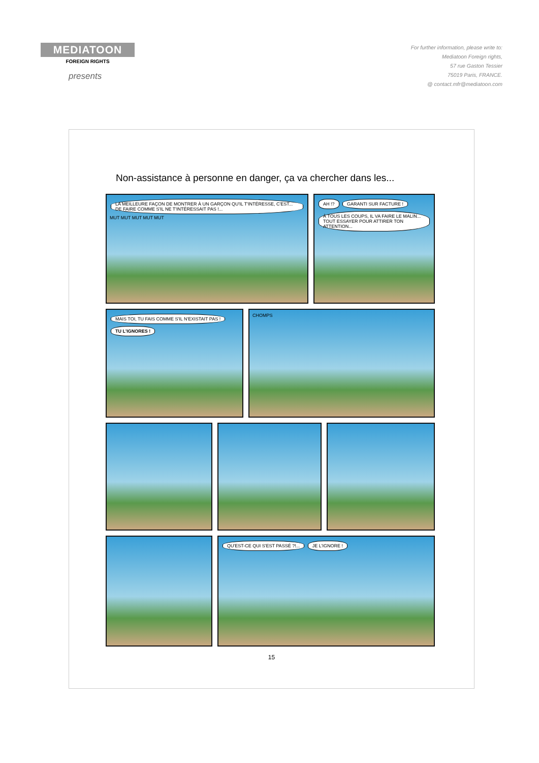MEDIATOON
FOREIGN RIGHTS
presents
For further information, please write to:
Mediatoon Foreign rights,
57 rue Gaston Tessier
75019 Paris, FRANCE.
@ contact.mfr@mediatoon.com
Non-assistance à personne en danger, ça va chercher dans les...
LA MEILLEURE FAÇON DE MONTRER À UN GARÇON QU'IL T'INTÉRESSE, C'EST... DE FAIRE COMME S'IL NE T'INTÉRESSAIT PAS !... MUT MUT MUT MUT MUT
AH !? GARANTI SUR FACTURE ! À TOUS LES COUPS, IL VA FAIRE LE MALIN... TOUT ESSAYER POUR ATTIRER TON ATTENTION...
MAIS TOI, TU FAIS COMME S'IL N'EXISTAIT PAS ! TU L'IGNORES !
CHOMPS
QU'EST-CE QUI S'EST PASSÉ ?!... JE L'IGNORE !
15